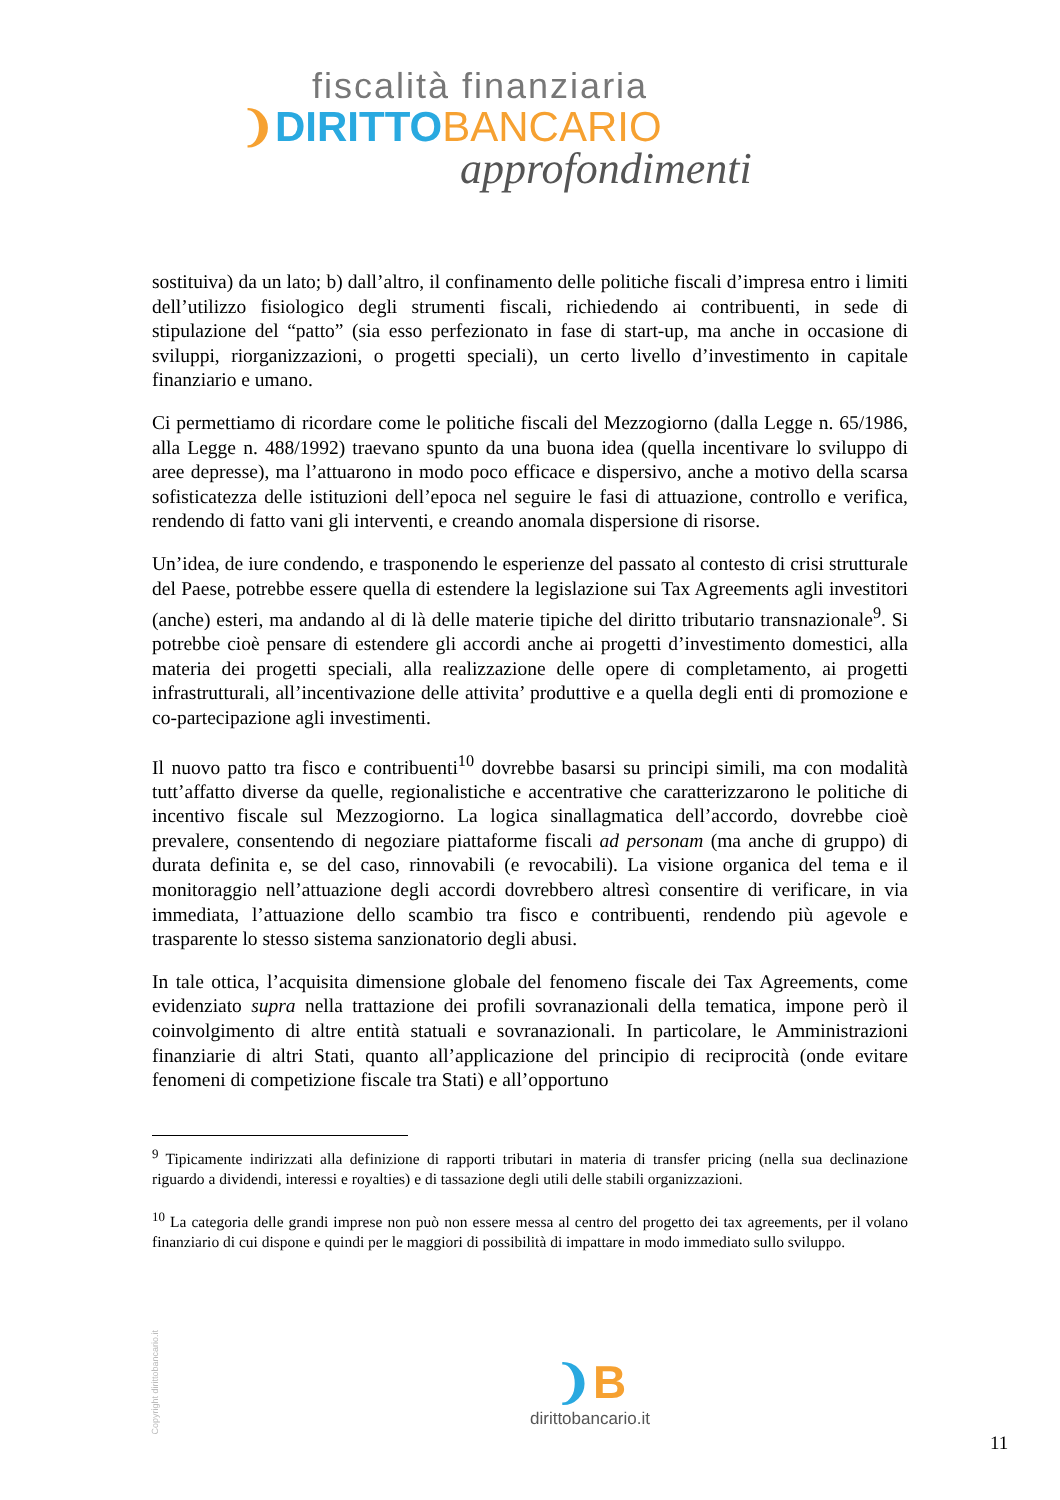fiscalità finanziaria
❩DIRITTO BANCARIO
approfondimenti
sostituiva) da un lato; b) dall’altro, il confinamento delle politiche fiscali d’impresa entro i limiti dell’utilizzo fisiologico degli strumenti fiscali, richiedendo ai contribuenti, in sede di stipulazione del “patto” (sia esso perfezionato in fase di start-up, ma anche in occasione di sviluppi, riorganizzazioni, o progetti speciali), un certo livello d’investimento in capitale finanziario e umano.
Ci permettiamo di ricordare come le politiche fiscali del Mezzogiorno (dalla Legge n. 65/1986, alla Legge n. 488/1992) traevano spunto da una buona idea (quella incentivare lo sviluppo di aree depresse), ma l’attuarono in modo poco efficace e dispersivo, anche a motivo della scarsa sofisticatezza delle istituzioni dell’epoca nel seguire le fasi di attuazione, controllo e verifica, rendendo di fatto vani gli interventi, e creando anomala dispersione di risorse.
Un’idea, de iure condendo, e trasponendo le esperienze del passato al contesto di crisi strutturale del Paese, potrebbe essere quella di estendere la legislazione sui Tax Agreements agli investitori (anche) esteri, ma andando al di là delle materie tipiche del diritto tributario transnazionale<sup>9</sup>. Si potrebbe cioè pensare di estendere gli accordi anche ai progetti d’investimento domestici, alla materia dei progetti speciali, alla realizzazione delle opere di completamento, ai progetti infrastrutturali, all’incentivazione delle attivita’ produttive e a quella degli enti di promozione e co-partecipazione agli investimenti.
Il nuovo patto tra fisco e contribuenti<sup>10</sup> dovrebbe basarsi su principi simili, ma con modalità tutt’affatto diverse da quelle, regionalistiche e accentrative che caratterizzarono le politiche di incentivo fiscale sul Mezzogiorno. La logica sinallagmatica dell’accordo, dovrebbe cioè prevalere, consentendo di negoziare piattaforme fiscali ad personam (ma anche di gruppo) di durata definita e, se del caso, rinnovabili (e revocabili). La visione organica del tema e il monitoraggio nell’attuazione degli accordi dovrebbero altresì consentire di verificare, in via immediata, l’attuazione dello scambio tra fisco e contribuenti, rendendo più agevole e trasparente lo stesso sistema sanzionatorio degli abusi.
In tale ottica, l’acquisita dimensione globale del fenomeno fiscale dei Tax Agreements, come evidenziato supra nella trattazione dei profili sovranazionali della tematica, impone però il coinvolgimento di altre entità statuali e sovranazionali. In particolare, le Amministrazioni finanziarie di altri Stati, quanto all’applicazione del principio di reciprocità (onde evitare fenomeni di competizione fiscale tra Stati) e all’opportuno
<sup>9</sup> Tipicamente indirizzati alla definizione di rapporti tributari in materia di transfer pricing (nella sua declinazione riguardo a dividendi, interessi e royalties) e di tassazione degli utili delle stabili organizzazioni.
<sup>10</sup> La categoria delle grandi imprese non può non essere messa al centro del progetto dei tax agreements, per il volano finanziario di cui dispone e quindi per le maggiori di possibilità di impattare in modo immediato sullo sviluppo.
Copyright dirittobancario.it
❩B
dirittobancario.it
11